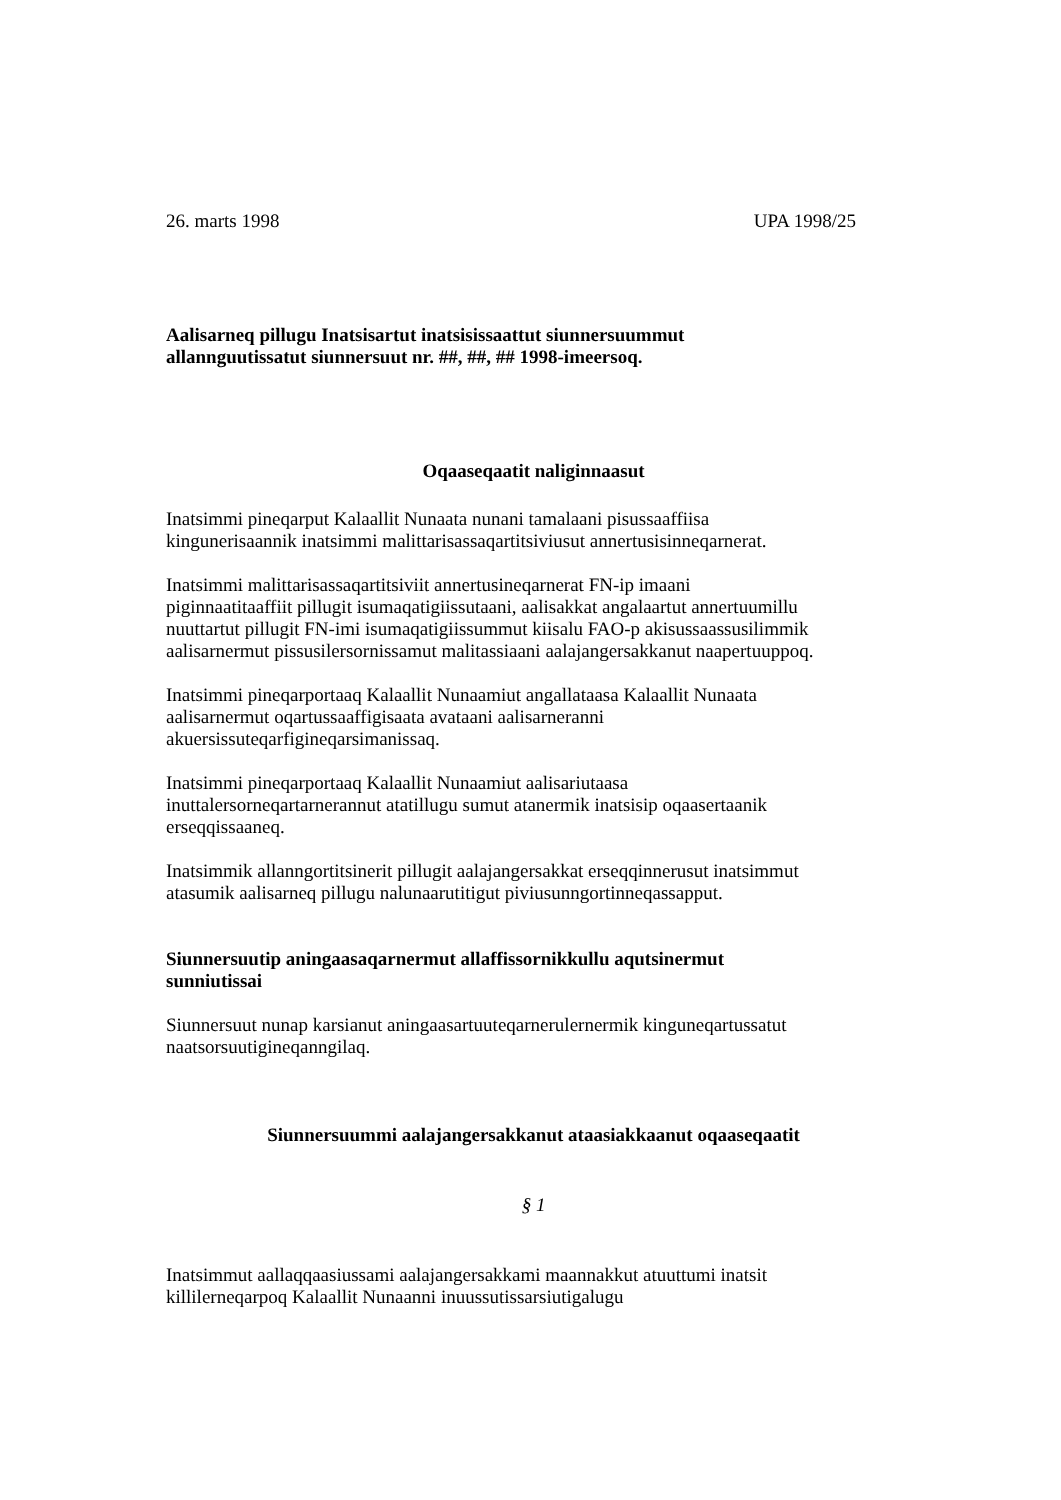26. marts 1998 UPA 1998/25
Aalisarneq pillugu Inatsisartut inatsisissaattut siunnersuummut
allannguutissatut siunnersuut nr. ##, ##, ## 1998-imeersoq.
Oqaaseqaatit naliginnaasut
Inatsimmi pineqarput Kalaallit Nunaata nunani tamalaani pisussaaffiisa
kingunerisaannik inatsimmi malittarisassaqartitsiviusut annertusisinneqarnerat.
Inatsimmi malittarisassaqartitsiviit annertusineqarnerat FN-ip imaani
piginnaatitaaffiit pillugit isumaqatigiissutaani, aalisakkat angalaartut annertuumillu
nuuttartut pillugit FN-imi isumaqatigiissummut kiisalu FAO-p akisussaassusilimmik
aalisarnermut pissusilersornissamut malitassiaani aalajangersakkanut naapertuuppoq.
Inatsimmi pineqarportaaq Kalaallit Nunaamiut angallataasa Kalaallit Nunaata
aalisarnermut oqartussaaffigisaata avataani aalisarneranni
akuersissuteqarfigineqarsimanissaq.
Inatsimmi pineqarportaaq Kalaallit Nunaamiut aalisariutaasa
inuttalersorneqartarnerannut atatillugu sumut atanermik inatsisip oqaasertaanik
erseqqissaaneq.
Inatsimmik allanngortitsinerit pillugit aalajangersakkat erseqqinnerusut inatsimmut
atasumik aalisarneq pillugu nalunaarutitigut piviusunngortinneqassapput.
Siunnersuutip aningaasaqarnermut allaffissornikkullu aqutsinermut
sunniutissai
Siunnersuut nunap karsianut aningaasartuuteqarnerulernermik kinguneqartussatut
naatsorsuutigineqanngilaq.
Siunnersuummi aalajangersakkanut ataasiakkaanut oqaaseqaatit
§ 1
Inatsimmut aallaqqaasiussami aalajangersakkami maannakkut atuuttumi inatsit
killilerneqarpoq Kalaallit Nunaanni inuussutissarsiutigalugu